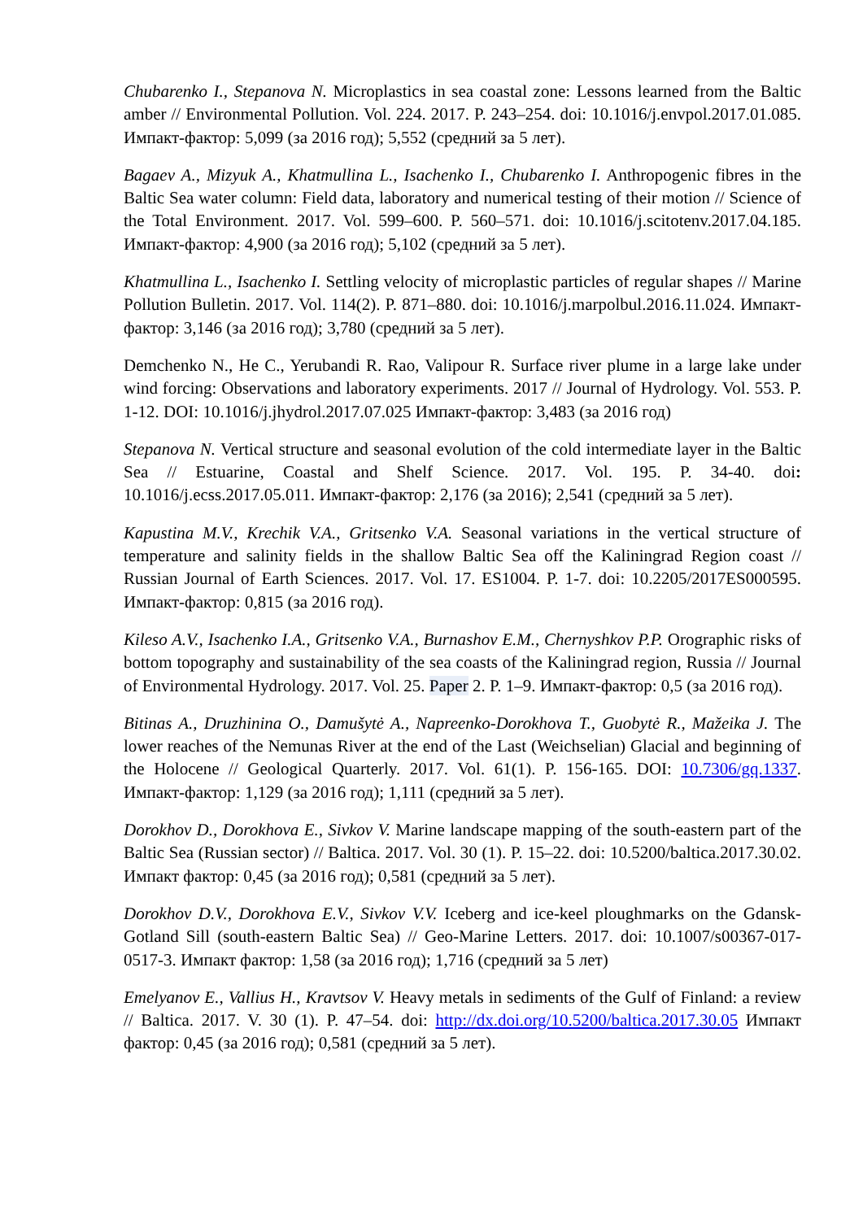Chubarenko I., Stepanova N. Microplastics in sea coastal zone: Lessons learned from the Baltic amber // Environmental Pollution. Vol. 224. 2017. P. 243–254. doi: 10.1016/j.envpol.2017.01.085. Импакт-фактор: 5,099 (за 2016 год); 5,552 (средний за 5 лет).
Bagaev A., Mizyuk A., Khatmullina L., Isachenko I., Chubarenko I. Anthropogenic fibres in the Baltic Sea water column: Field data, laboratory and numerical testing of their motion // Science of the Total Environment. 2017. Vol. 599–600. P. 560–571. doi: 10.1016/j.scitotenv.2017.04.185. Импакт-фактор: 4,900 (за 2016 год); 5,102 (средний за 5 лет).
Khatmullina L., Isachenko I. Settling velocity of microplastic particles of regular shapes // Marine Pollution Bulletin. 2017. Vol. 114(2). P. 871–880. doi: 10.1016/j.marpolbul.2016.11.024. Импакт-фактор: 3,146 (за 2016 год); 3,780 (средний за 5 лет).
Demchenko N., He C., Yerubandi R. Rao, Valipour R. Surface river plume in a large lake under wind forcing: Observations and laboratory experiments. 2017 // Journal of Hydrology. Vol. 553. P. 1-12. DOI: 10.1016/j.jhydrol.2017.07.025 Импакт-фактор: 3,483 (за 2016 год)
Stepanova N. Vertical structure and seasonal evolution of the cold intermediate layer in the Baltic Sea // Estuarine, Coastal and Shelf Science. 2017. Vol. 195. P. 34-40. doi: 10.1016/j.ecss.2017.05.011. Импакт-фактор: 2,176 (за 2016); 2,541 (средний за 5 лет).
Kapustina M.V., Krechik V.A., Gritsenko V.A. Seasonal variations in the vertical structure of temperature and salinity fields in the shallow Baltic Sea off the Kaliningrad Region coast // Russian Journal of Earth Sciences. 2017. Vol. 17. ES1004. P. 1-7. doi: 10.2205/2017ES000595. Импакт-фактор: 0,815 (за 2016 год).
Kileso A.V., Isachenko I.A., Gritsenko V.A., Burnashov E.M., Chernyshkov P.P. Orographic risks of bottom topography and sustainability of the sea coasts of the Kaliningrad region, Russia // Journal of Environmental Hydrology. 2017. Vol. 25. Paper 2. P. 1–9. Импакт-фактор: 0,5 (за 2016 год).
Bitinas A., Druzhinina O., Damušytė A., Napreenko-Dorokhova T., Guobytė R., Mažeika J. The lower reaches of the Nemunas River at the end of the Last (Weichselian) Glacial and beginning of the Holocene // Geological Quarterly. 2017. Vol. 61(1). P. 156-165. DOI: 10.7306/gq.1337. Импакт-фактор: 1,129 (за 2016 год); 1,111 (средний за 5 лет).
Dorokhov D., Dorokhova E., Sivkov V. Marine landscape mapping of the south-eastern part of the Baltic Sea (Russian sector) // Baltica. 2017. Vol. 30 (1). P. 15–22. doi: 10.5200/baltica.2017.30.02. Импакт фактор: 0,45 (за 2016 год); 0,581 (средний за 5 лет).
Dorokhov D.V., Dorokhova E.V., Sivkov V.V. Iceberg and ice-keel ploughmarks on the Gdansk-Gotland Sill (south-eastern Baltic Sea) // Geo-Marine Letters. 2017. doi: 10.1007/s00367-017-0517-3. Импакт фактор: 1,58 (за 2016 год); 1,716 (средний за 5 лет)
Emelyanov E., Vallius H., Kravtsov V. Heavy metals in sediments of the Gulf of Finland: a review // Baltica. 2017. V. 30 (1). P. 47–54. doi: http://dx.doi.org/10.5200/baltica.2017.30.05 Импакт фактор: 0,45 (за 2016 год); 0,581 (средний за 5 лет).